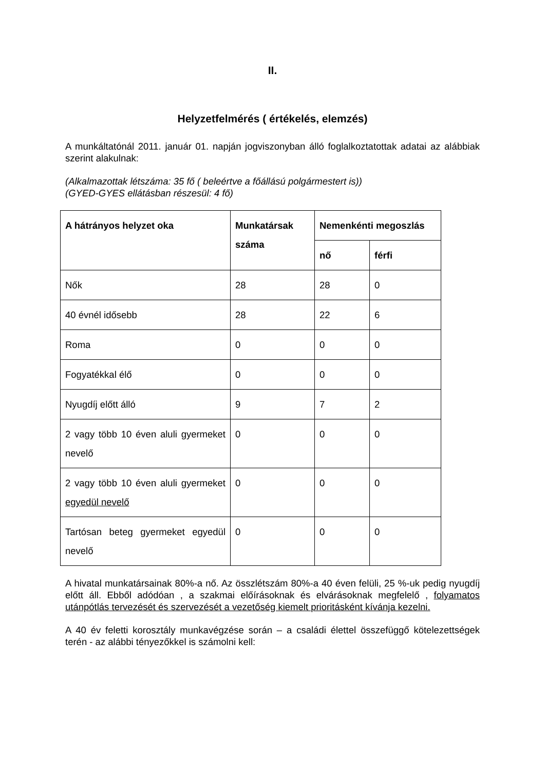II.
Helyzetfelmérés ( értékelés, elemzés)
A munkáltatónál 2011. január 01. napján jogviszonyban álló foglalkoztatottak adatai az alábbiak szerint alakulnak:
(Alkalmazottak létszáma: 35 fő ( beleértve a főállású polgármestert is))
(GYED-GYES ellátásban részesül: 4 fő)
| A hátrányos helyzet oka | Munkatársak száma | Nemenkénti megoszlás | |
| --- | --- | --- | --- |
| | | nő | férfi |
| Nők | 28 | 28 | 0 |
| 40 évnél idősebb | 28 | 22 | 6 |
| Roma | 0 | 0 | 0 |
| Fogyatékkal élő | 0 | 0 | 0 |
| Nyugdíj előtt álló | 9 | 7 | 2 |
| 2 vagy több 10 éven aluli gyermeket nevelő | 0 | 0 | 0 |
| 2 vagy több 10 éven aluli gyermeket egyedül nevelő | 0 | 0 | 0 |
| Tartósan beteg gyermeket egyedül nevelő | 0 | 0 | 0 |
A hivatal munkatársainak 80%-a nő. Az összlétszám 80%-a 40 éven felüli, 25 %-uk pedig nyugdíj előtt áll. Ebből adódóan , a szakmai előírásoknak és elvárásoknak megfelelő , folyamatos utánpótlás tervezését és szervezését a vezetőség kiemelt prioritásként kívánja kezelni.
A 40 év feletti korosztály munkavégzése során – a családi élettel összefüggő kötelezettségek terén - az alábbi tényezőkkel is számolni kell: